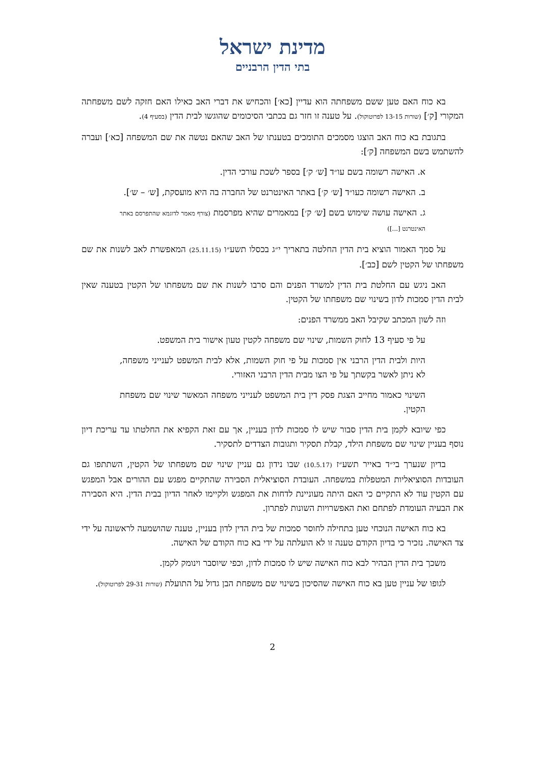מדינת ישראל
בתי הדין הרבניים
בא כוח האם טען ששם משפחתה הוא עדיין [כא׳] והכחיש את דברי האב כאילו האם חזקה לשם משפחתה המקורי [ק׳] (שורות 13-15 לפרוטוקול). על טענה זו חזר גם בכתבי הסיכומים שהוגשו לבית הדין (בסעיף 4).
בתגובת בא כוח האב הוצגו מסמכים התומכים בטענתו של האב שהאם נטשה את שם המשפחה [כא׳] ועברה להשתמש בשם המשפחה [ק׳]:
א. האישה רשומה בשם עו״ד [ש׳ ק׳] בספר לשכת עורכי הדין.
ב. האישה רשומה כעו״ד [ש׳ ק׳] באתר האינטרנט של החברה בה היא מועסקת, [ש׳ – ש׳].
ג. האישה עושה שימוש בשם [ש׳ ק׳] במאמרים שהיא מפרסמת (צורף מאמר לדוגמא שהתפרסם באתר האינטרנט [...])
על סמך האמור הוציא בית הדין החלטה בתאריך י״ג בכסלו תשע״ו (25.11.15) המאפשרת לאב לשנות את שם משפחתו של הקטין לשם [כב׳].
האב ניגש עם החלטת בית הדין למשרד הפנים והם סרבו לשנות את שם משפחתו של הקטין בטענה שאין לבית הדין סמכות לדון בשינוי שם משפחתו של הקטין.
וזה לשון המכתב שקיבל האב ממשרד הפנים:
על פי סעיף 13 לחוק השמות, שינוי שם משפחה לקטין טעון אישור בית המשפט.
היות ולבית הדין הרבני אין סמכות על פי חוק השמות, אלא לבית המשפט לענייני משפחה, לא ניתן לאשר בקשתך על פי הצו מבית הדין הרבני האזורי.
השינוי כאמור מחייב הצגת פסק דין בית המשפט לענייני משפחה המאשר שינוי שם משפחת הקטין.
כפי שיובא לקמן בית הדין סבור שיש לו סמכות לדון בעניין, אך עם זאת הקפיא את החלטתו עד עריכת דיון נוסף בעניין שינוי שם משפחת הילד, קבלת תסקיר ותגובות הצדדים לתסקיר.
בדיון שנערך בי״ד באייר תשע״ז (10.5.17) שבו נידון גם עניין שינוי שם משפחתו של הקטין, השתתפו גם העובדות הסוציאליות המטפלות במשפחה. העובדת הסוציאלית הסבירה שהתקיים מפגש עם ההורים אבל המפגש עם הקטין עוד לא התקיים כי האם היתה מעוניינת לדחות את המפגש ולקיימו לאחר הדיון בבית הדין. היא הסבירה את הבעיה העומדת לפתחם ואת האפשרויות השונות לפתרון.
בא כוח האישה הנוכחי טען בתחילה לחוסר סמכות של בית הדין לדון בעניין, טענה שהושמעה לראשונה על ידי צד האישה. נזכיר כי בדיון הקודם טענה זו לא הועלתה על ידי בא כוח הקודם של האישה.
משכך בית הדין הבהיר לבא כוח האישה שיש לו סמכות לדון, וכפי שיוסבר וינומק לקמן.
לגופו של עניין טען בא כוח האישה שהסיכון בשינוי שם משפחת הבן גדול על התועלת (שורות 29-31 לפרוטוקול).
2